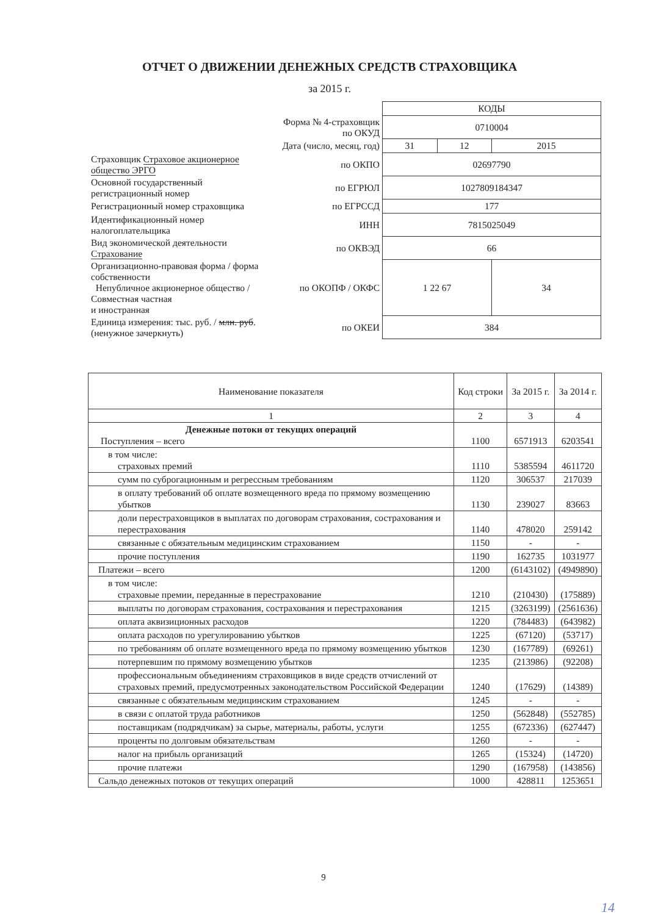ОТЧЕТ О ДВИЖЕНИИ ДЕНЕЖНЫХ СРЕДСТВ СТРАХОВЩИКА
за 2015 г.
| | | КОДЫ | | |
| | Форма № 4-страховщик по ОКУД | 0710004 | | |
| | Дата (число, месяц, год) | 31 | 12 | 2015 |
| Страховщик Страховое акционерное общество ЭРГО | по ОКПО | 02697790 | | |
| Основной государственный регистрационный номер | по ЕГРЮЛ | 1027809184347 | | |
| Регистрационный номер страховщика | по ЕГРССД | 177 | | |
| Идентификационный номер налогоплательщика | ИНН | 7815025049 | | |
| Вид экономической деятельности Страхование | по ОКВЭД | 66 | | |
| Организационно-правовая форма / форма собственности Непубличное акционерное общество / Совместная частная и иностранная | по ОКОПФ / ОКФС | 1 22 67 | | 34 |
| Единица измерения: тыс. руб. / млн. руб . (ненужное зачеркнуть) | по ОКЕИ | 384 | | |
| Наименование показателя | Код строки | За 2015 г. | За 2014 г. |
| --- | --- | --- | --- |
| 1 | 2 | 3 | 4 |
| Денежные потоки от текущих операций Поступления – всего | 1100 | 6571913 | 6203541 |
| в том числе: страховых премий | 1110 | 5385594 | 4611720 |
| сумм по суброгационным и регрессным требованиям | 1120 | 306537 | 217039 |
| в оплату требований об оплате возмещенного вреда по прямому возмещению убытков | 1130 | 239027 | 83663 |
| доли перестраховщиков в выплатах по договорам страхования, сострахования и перестрахования | 1140 | 478020 | 259142 |
| связанные с обязательным медицинским страхованием | 1150 | - | - |
| прочие поступления | 1190 | 162735 | 1031977 |
| Платежи – всего | 1200 | (6143102) | (4949890) |
| в том числе: страховые премии, переданные в перестрахование | 1210 | (210430) | (175889) |
| выплаты по договорам страхования, сострахования и перестрахования | 1215 | (3263199) | (2561636) |
| оплата аквизиционных расходов | 1220 | (784483) | (643982) |
| оплата расходов по урегулированию убытков | 1225 | (67120) | (53717) |
| по требованиям об оплате возмещенного вреда по прямому возмещению убытков | 1230 | (167789) | (69261) |
| потерпевшим по прямому возмещению убытков | 1235 | (213986) | (92208) |
| профессиональным объединениям страховщиков в виде средств отчислений от страховых премий, предусмотренных законодательством Российской Федерации | 1240 | (17629) | (14389) |
| связанные с обязательным медицинским страхованием | 1245 | - | - |
| в связи с оплатой труда работников | 1250 | (562848) | (552785) |
| поставщикам (подрядчикам) за сырье, материалы, работы, услуги | 1255 | (672336) | (627447) |
| проценты по долговым обязательствам | 1260 | - | - |
| налог на прибыль организаций | 1265 | (15324) | (14720) |
| прочие платежи | 1290 | (167958) | (143856) |
| Сальдо денежных потоков от текущих операций | 1000 | 428811 | 1253651 |
9
14